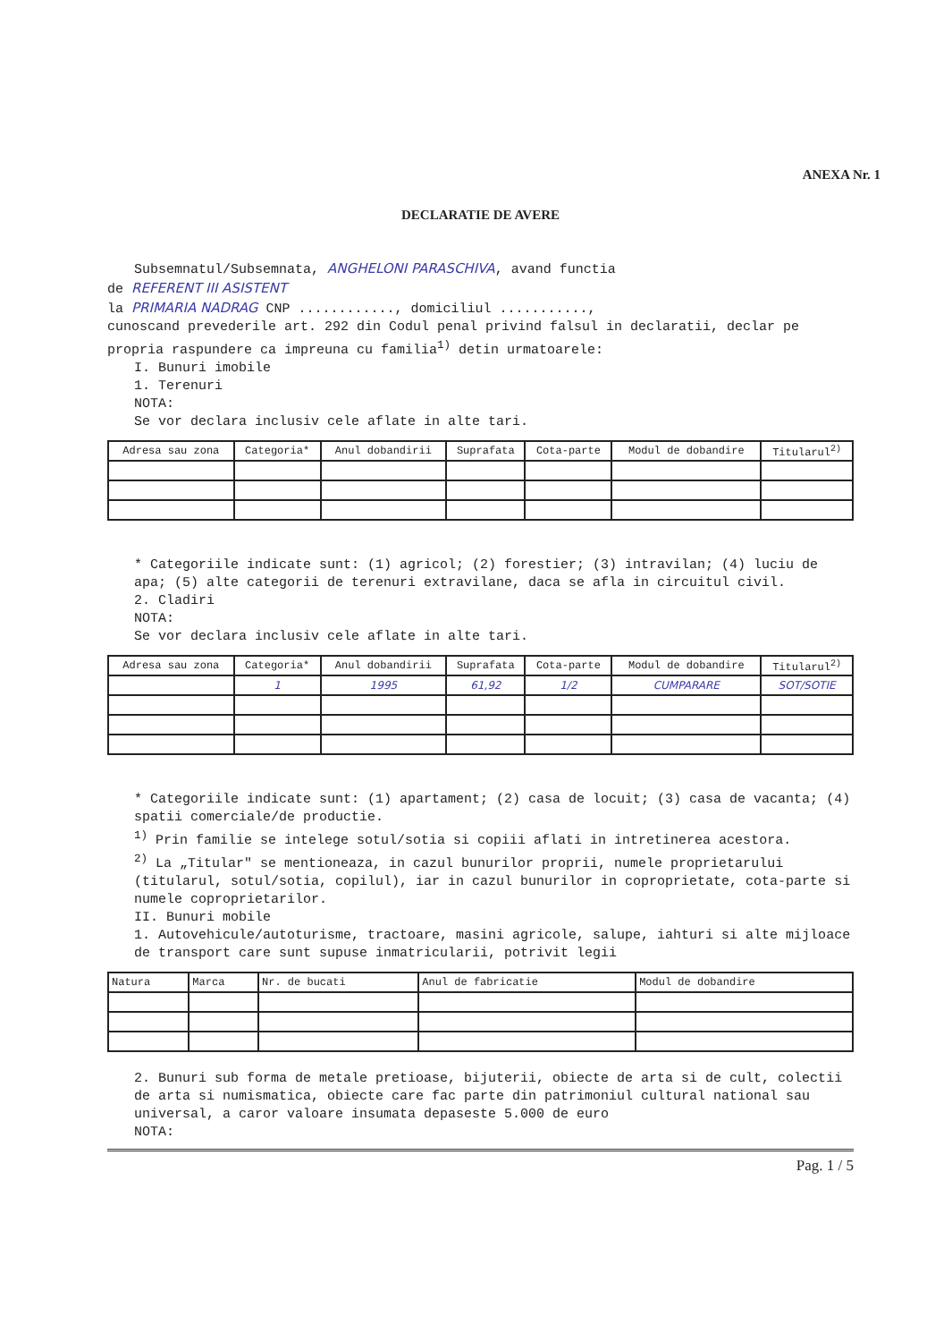ANEXA Nr. 1
DECLARATIE DE AVERE
Subsemnatul/Subsemnata, ANGHELONI PARASCHIVA, avand functia
de REFERENT III ASISTENT
la PRIMARIA NADRAG CNP ............, domiciliul ...........,
cunoscand prevederile art. 292 din Codul penal privind falsul in declaratii, declar pe propria raspundere ca impreuna cu familia<sup>1)</sup> detin urmatoarele:
I. Bunuri imobile
1. Terenuri
NOTA:
Se vor declara inclusiv cele aflate in alte tari.
| Adresa sau zona | Categoria* | Anul dobandirii | Suprafata | Cota-parte | Modul de dobandire | Titularul<sup>2)</sup> |
| --- | --- | --- | --- | --- | --- | --- |
* Categoriile indicate sunt: (1) agricol; (2) forestier; (3) intravilan; (4) luciu de apa; (5) alte categorii de terenuri extravilane, daca se afla in circuitul civil.
2. Cladiri
NOTA:
Se vor declara inclusiv cele aflate in alte tari.
| Adresa sau zona | Categoria* | Anul dobandirii | Suprafata | Cota-parte | Modul de dobandire | Titularul<sup>2)</sup> |
| --- | --- | --- | --- | --- | --- | --- |
| | 1 | 1995 | 61,92 | 1/2 | CUMPARARE | SOT/SOTIE |
* Categoriile indicate sunt: (1) apartament; (2) casa de locuit; (3) casa de vacanta; (4) spatii comerciale/de productie.
<sup>1)</sup> Prin familie se intelege sotul/sotia si copiii aflati in intretinerea acestora.
<sup>2)</sup> La „Titular" se mentioneaza, in cazul bunurilor proprii, numele proprietarului (titularul, sotul/sotia, copilul), iar in cazul bunurilor in coproprietate, cota-parte si numele coproprietarilor.
II. Bunuri mobile
1. Autovehicule/autoturisme, tractoare, masini agricole, salupe, iahturi si alte mijloace de transport care sunt supuse inmatricularii, potrivit legii
| Natura | Marca | Nr. de bucati | Anul de fabricatie | Modul de dobandire |
| --- | --- | --- | --- | --- |
2. Bunuri sub forma de metale pretioase, bijuterii, obiecte de arta si de cult, colectii de arta si numismatica, obiecte care fac parte din patrimoniul cultural national sau universal, a caror valoare insumata depaseste 5.000 de euro
NOTA:
Pag. 1 / 5